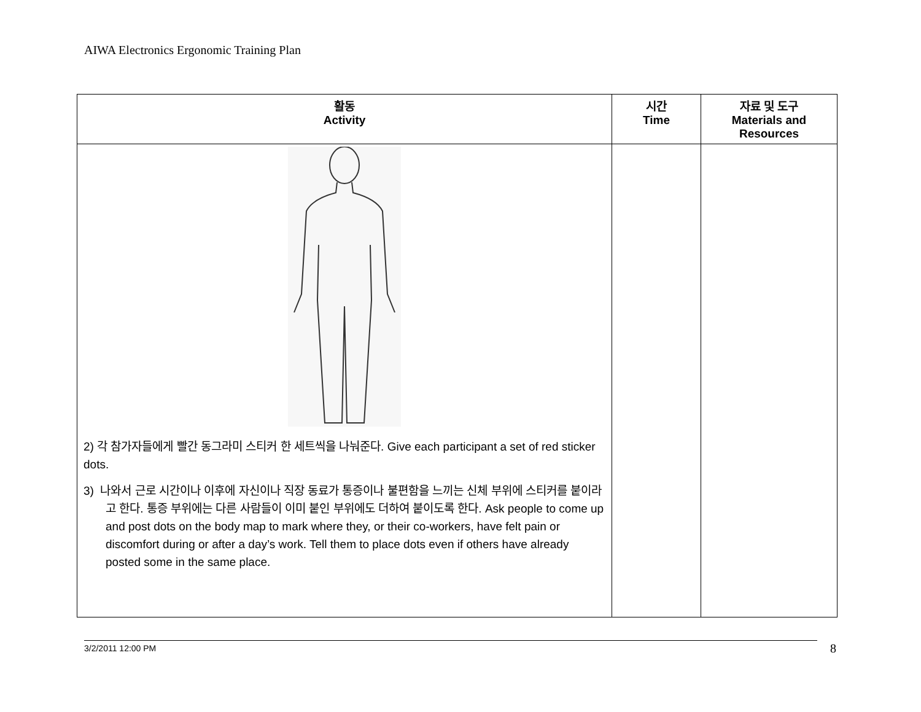AIWA Electronics Ergonomic Training Plan
| 활동 Activity | 시간 Time | 자료 및 도구 Materials and Resources |
| --- | --- | --- |
| 2) 각 참가자들에게 빨간 동그라미 스티커 한 세트씩을 나눠준다. Give each participant a set of red sticker dots. 3) 나와서 근로 시간이나 이후에 자신이나 직장 동료가 통증이나 불편함을 느끼는 신체 부위에 스티커를 붙이라고 한다. 통증 부위에는 다른 사람들이 이미 붙인 부위에도 더하여 붙이도록 한다. Ask people to come up and post dots on the body map to mark where they, or their co-workers, have felt pain or discomfort during or after a day’s work. Tell them to place dots even if others have already posted some in the same place. | | |
3/2/2011 12:00 PM 8